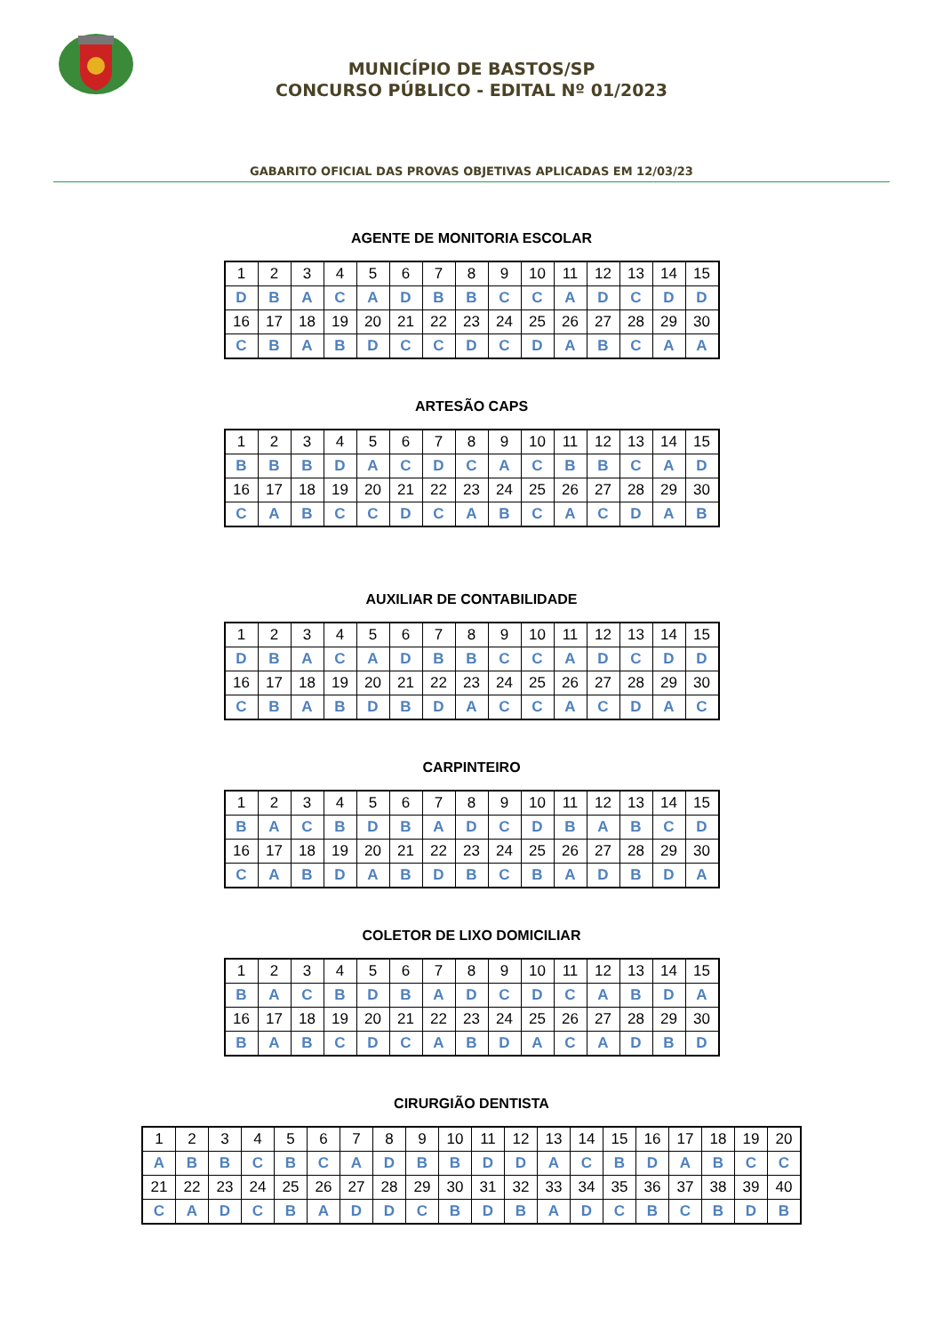MUNICÍPIO DE BASTOS/SP
CONCURSO PÚBLICO - EDITAL Nº 01/2023
GABARITO OFICIAL DAS PROVAS OBJETIVAS APLICADAS EM 12/03/23
AGENTE DE MONITORIA ESCOLAR
| 1 | 2 | 3 | 4 | 5 | 6 | 7 | 8 | 9 | 10 | 11 | 12 | 13 | 14 | 15 |
| D | B | A | C | A | D | B | B | C | C | A | D | C | D | D |
| 16 | 17 | 18 | 19 | 20 | 21 | 22 | 23 | 24 | 25 | 26 | 27 | 28 | 29 | 30 |
| C | B | A | B | D | C | C | D | C | D | A | B | C | A | A |
ARTESÃO CAPS
| 1 | 2 | 3 | 4 | 5 | 6 | 7 | 8 | 9 | 10 | 11 | 12 | 13 | 14 | 15 |
| B | B | B | D | A | C | D | C | A | C | B | B | C | A | D |
| 16 | 17 | 18 | 19 | 20 | 21 | 22 | 23 | 24 | 25 | 26 | 27 | 28 | 29 | 30 |
| C | A | B | C | C | D | C | A | B | C | A | C | D | A | B |
AUXILIAR DE CONTABILIDADE
| 1 | 2 | 3 | 4 | 5 | 6 | 7 | 8 | 9 | 10 | 11 | 12 | 13 | 14 | 15 |
| D | B | A | C | A | D | B | B | C | C | A | D | C | D | D |
| 16 | 17 | 18 | 19 | 20 | 21 | 22 | 23 | 24 | 25 | 26 | 27 | 28 | 29 | 30 |
| C | B | A | B | D | B | D | A | C | C | A | C | D | A | C |
CARPINTEIRO
| 1 | 2 | 3 | 4 | 5 | 6 | 7 | 8 | 9 | 10 | 11 | 12 | 13 | 14 | 15 |
| B | A | C | B | D | B | A | D | C | D | B | A | B | C | D |
| 16 | 17 | 18 | 19 | 20 | 21 | 22 | 23 | 24 | 25 | 26 | 27 | 28 | 29 | 30 |
| C | A | B | D | A | B | D | B | C | B | A | D | B | D | A |
COLETOR DE LIXO DOMICILIAR
| 1 | 2 | 3 | 4 | 5 | 6 | 7 | 8 | 9 | 10 | 11 | 12 | 13 | 14 | 15 |
| B | A | C | B | D | B | A | D | C | D | C | A | B | D | A |
| 16 | 17 | 18 | 19 | 20 | 21 | 22 | 23 | 24 | 25 | 26 | 27 | 28 | 29 | 30 |
| B | A | B | C | D | C | A | B | D | A | C | A | D | B | D |
CIRURGIÃO DENTISTA
| 1 | 2 | 3 | 4 | 5 | 6 | 7 | 8 | 9 | 10 | 11 | 12 | 13 | 14 | 15 | 16 | 17 | 18 | 19 | 20 |
| A | B | B | C | B | C | A | D | B | B | D | D | A | C | B | D | A | B | C | C |
| 21 | 22 | 23 | 24 | 25 | 26 | 27 | 28 | 29 | 30 | 31 | 32 | 33 | 34 | 35 | 36 | 37 | 38 | 39 | 40 |
| C | A | D | C | B | A | D | D | C | B | D | B | A | D | C | B | C | B | D | B |